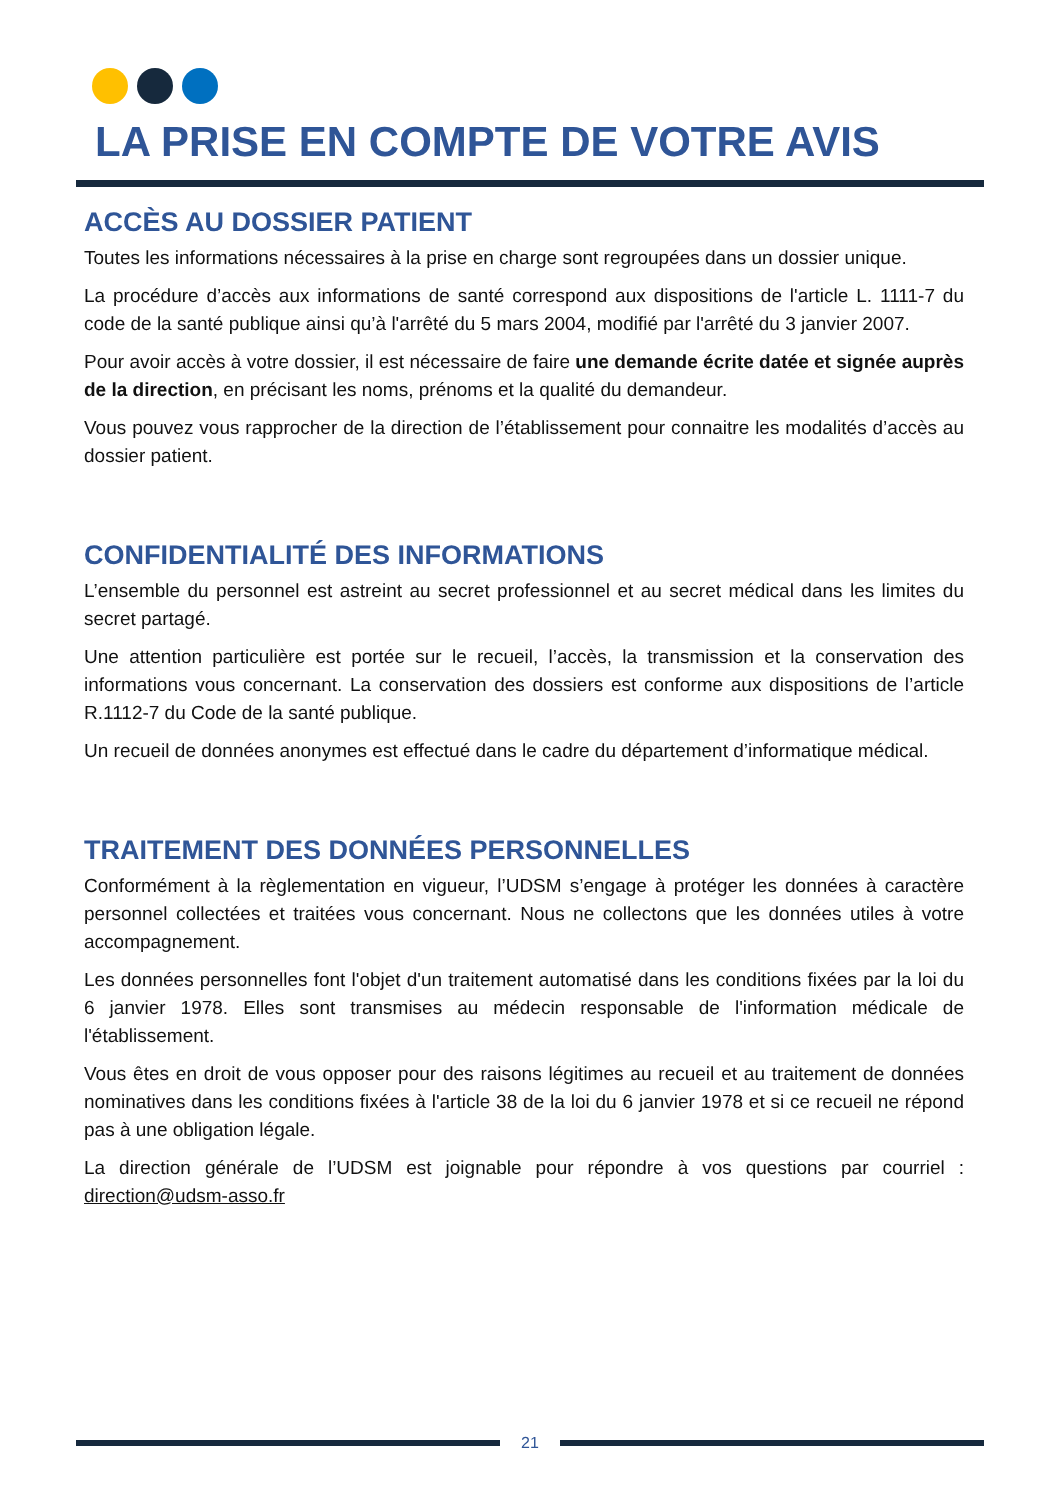LA PRISE EN COMPTE DE VOTRE AVIS
ACCÈS AU DOSSIER PATIENT
Toutes les informations nécessaires à la prise en charge sont regroupées dans un dossier unique.
La procédure d’accès aux informations de santé correspond aux dispositions de l'article L. 1111-7 du code de la santé publique ainsi qu’à l'arrêté du 5 mars 2004, modifié par l'arrêté du 3 janvier 2007.
Pour avoir accès à votre dossier, il est nécessaire de faire une demande écrite datée et signée auprès de la direction, en précisant les noms, prénoms et la qualité du demandeur.
Vous pouvez vous rapprocher de la direction de l’établissement pour connaitre les modalités d’accès au dossier patient.
CONFIDENTIALITÉ DES INFORMATIONS
L’ensemble du personnel est astreint au secret professionnel et au secret médical dans les limites du secret partagé.
Une attention particulière est portée sur le recueil, l’accès, la transmission et la conservation des informations vous concernant. La conservation des dossiers est conforme aux dispositions de l’article R.1112-7 du Code de la santé publique.
Un recueil de données anonymes est effectué dans le cadre du département d’informatique médical.
TRAITEMENT DES DONNÉES PERSONNELLES
Conformément à la règlementation en vigueur, l’UDSM s’engage à protéger les données à caractère personnel collectées et traitées vous concernant. Nous ne collectons que les données utiles à votre accompagnement.
Les données personnelles font l'objet d'un traitement automatisé dans les conditions fixées par la loi du 6 janvier 1978. Elles sont transmises au médecin responsable de l'information médicale de l'établissement.
Vous êtes en droit de vous opposer pour des raisons légitimes au recueil et au traitement de données nominatives dans les conditions fixées à l'article 38 de la loi du 6 janvier 1978 et si ce recueil ne répond pas à une obligation légale.
La direction générale de l’UDSM est joignable pour répondre à vos questions par courriel : direction@udsm-asso.fr
21